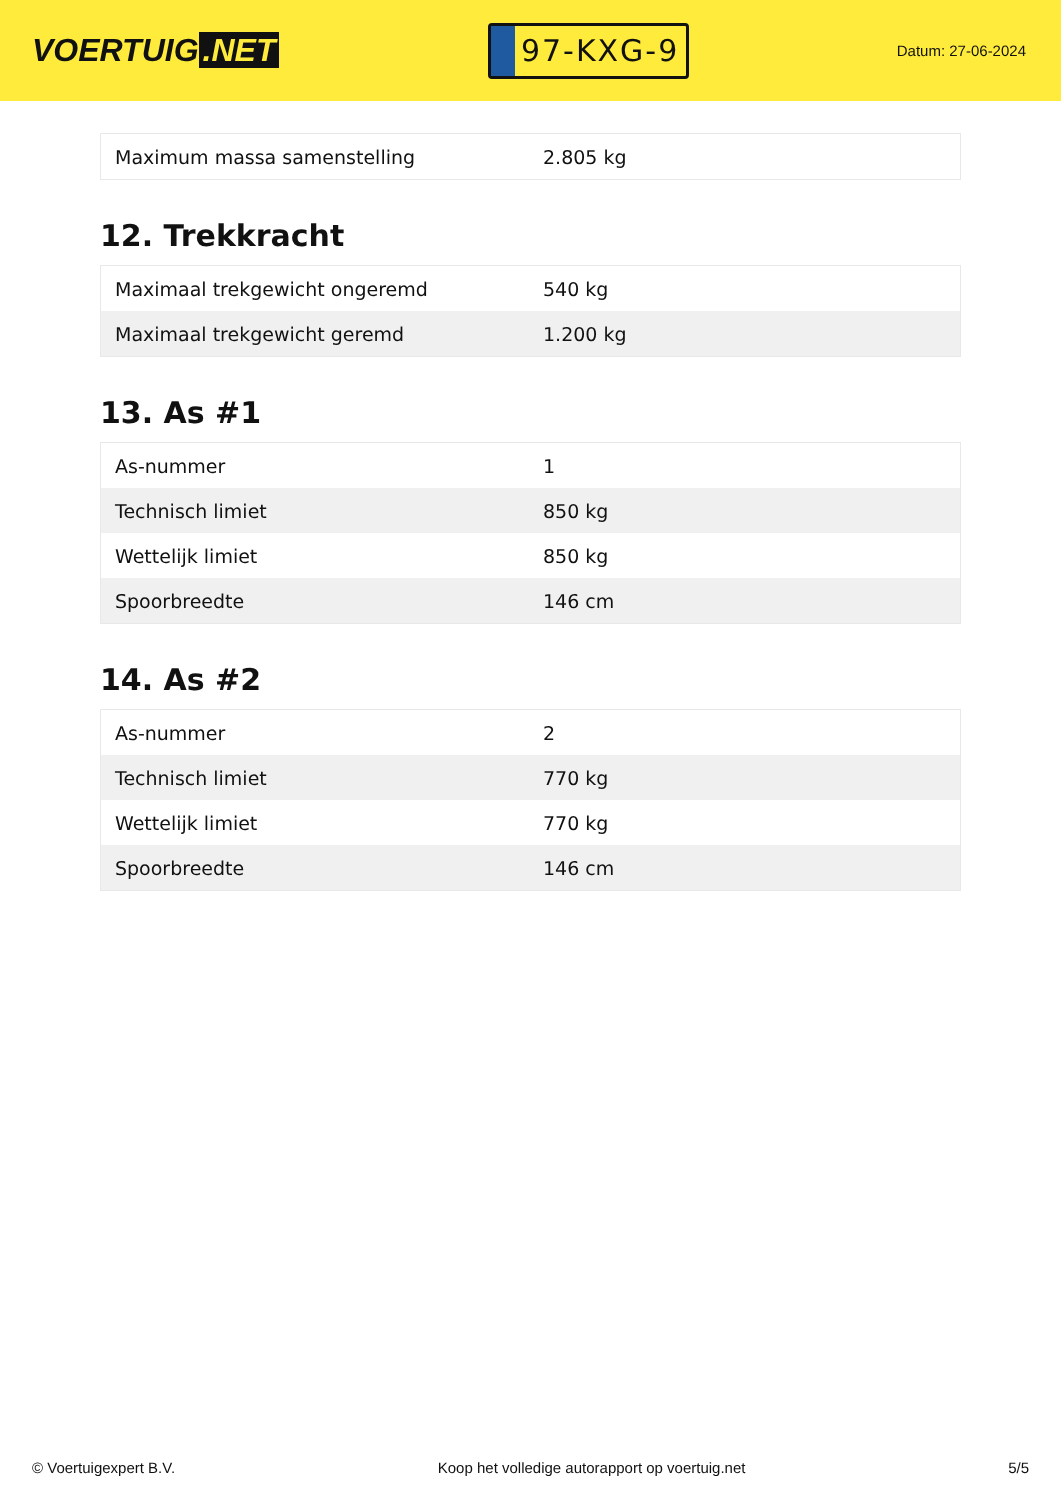VOERTUIG.NET
97-KXG-9
Datum: 27-06-2024
| Maximum massa samenstelling | 2.805 kg |
12. Trekkracht
| Maximaal trekgewicht ongeremd | 540 kg |
| Maximaal trekgewicht geremd | 1.200 kg |
13. As #1
| As-nummer | 1 |
| Technisch limiet | 850 kg |
| Wettelijk limiet | 850 kg |
| Spoorbreedte | 146 cm |
14. As #2
| As-nummer | 2 |
| Technisch limiet | 770 kg |
| Wettelijk limiet | 770 kg |
| Spoorbreedte | 146 cm |
© Voertuigexpert B.V. Koop het volledige autorapport op voertuig.net 5/5